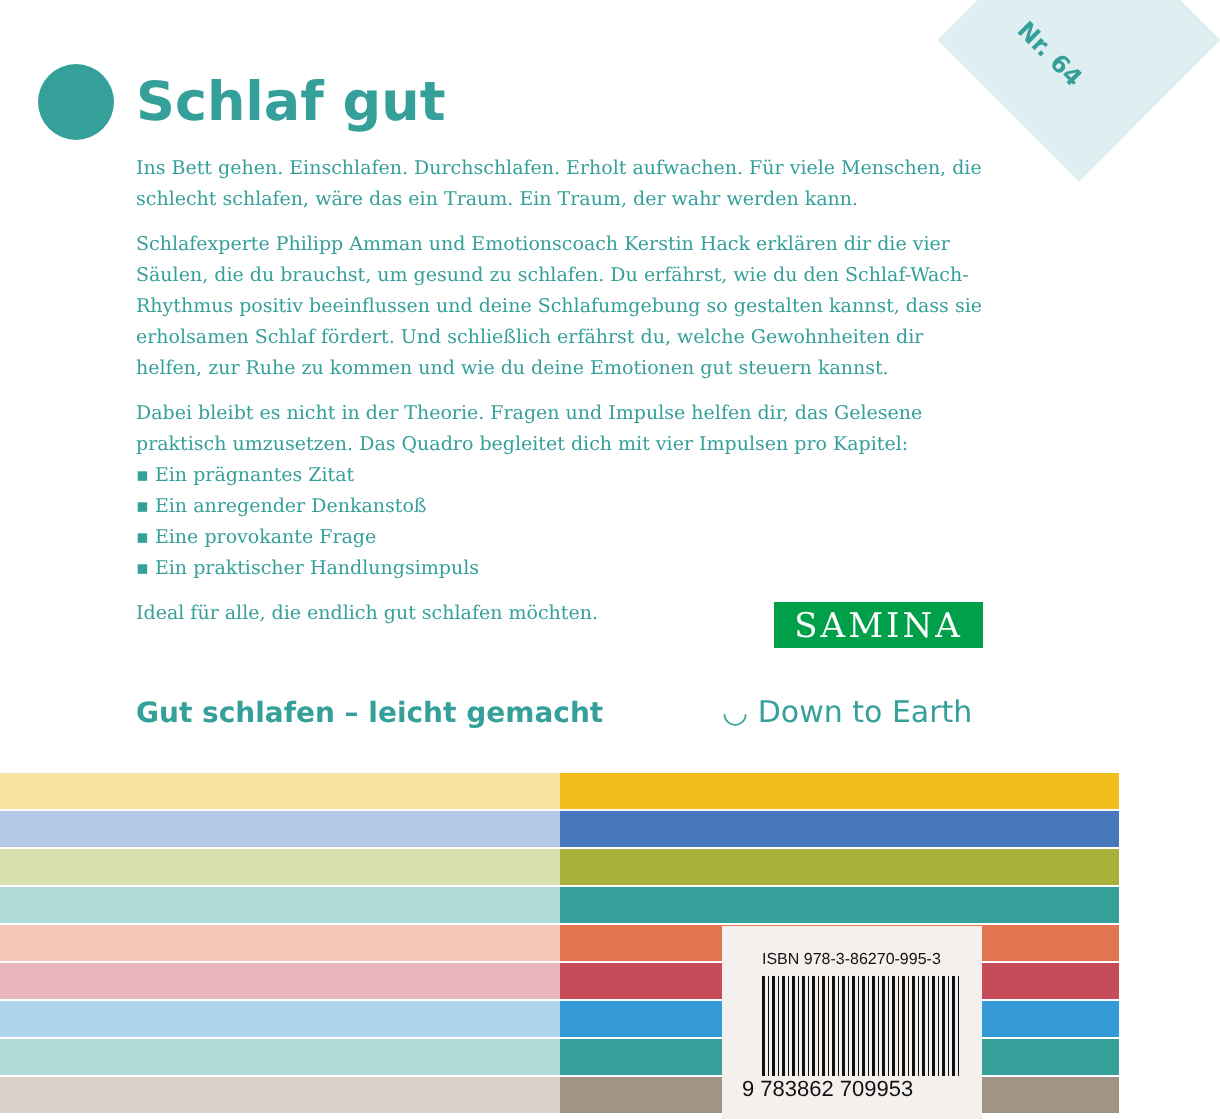Nr. 64
Schlaf gut
Ins Bett gehen. Einschlafen. Durchschlafen. Erholt aufwachen. Für viele Menschen, die schlecht schlafen, wäre das ein Traum. Ein Traum, der wahr werden kann.
Schlafexperte Philipp Amman und Emotionscoach Kerstin Hack erklären dir die vier Säulen, die du brauchst, um gesund zu schlafen. Du erfährst, wie du den Schlaf-Wach-Rhythmus positiv beeinflussen und deine Schlafumgebung so gestalten kannst, dass sie erholsamen Schlaf fördert. Und schließlich erfährst du, welche Gewohnheiten dir helfen, zur Ruhe zu kommen und wie du deine Emotionen gut steuern kannst.
Dabei bleibt es nicht in der Theorie. Fragen und Impulse helfen dir, das Gelesene praktisch umzusetzen. Das Quadro begleitet dich mit vier Impulsen pro Kapitel:
▪ Ein prägnantes Zitat
▪ Ein anregender Denkanstoß
▪ Eine provokante Frage
▪ Ein praktischer Handlungsimpuls
Ideal für alle, die endlich gut schlafen möchten.
SAMINA
Gut schlafen – leicht gemacht ◡ Down to Earth
ISBN 978-3-86270-995-3
9 783862 709953